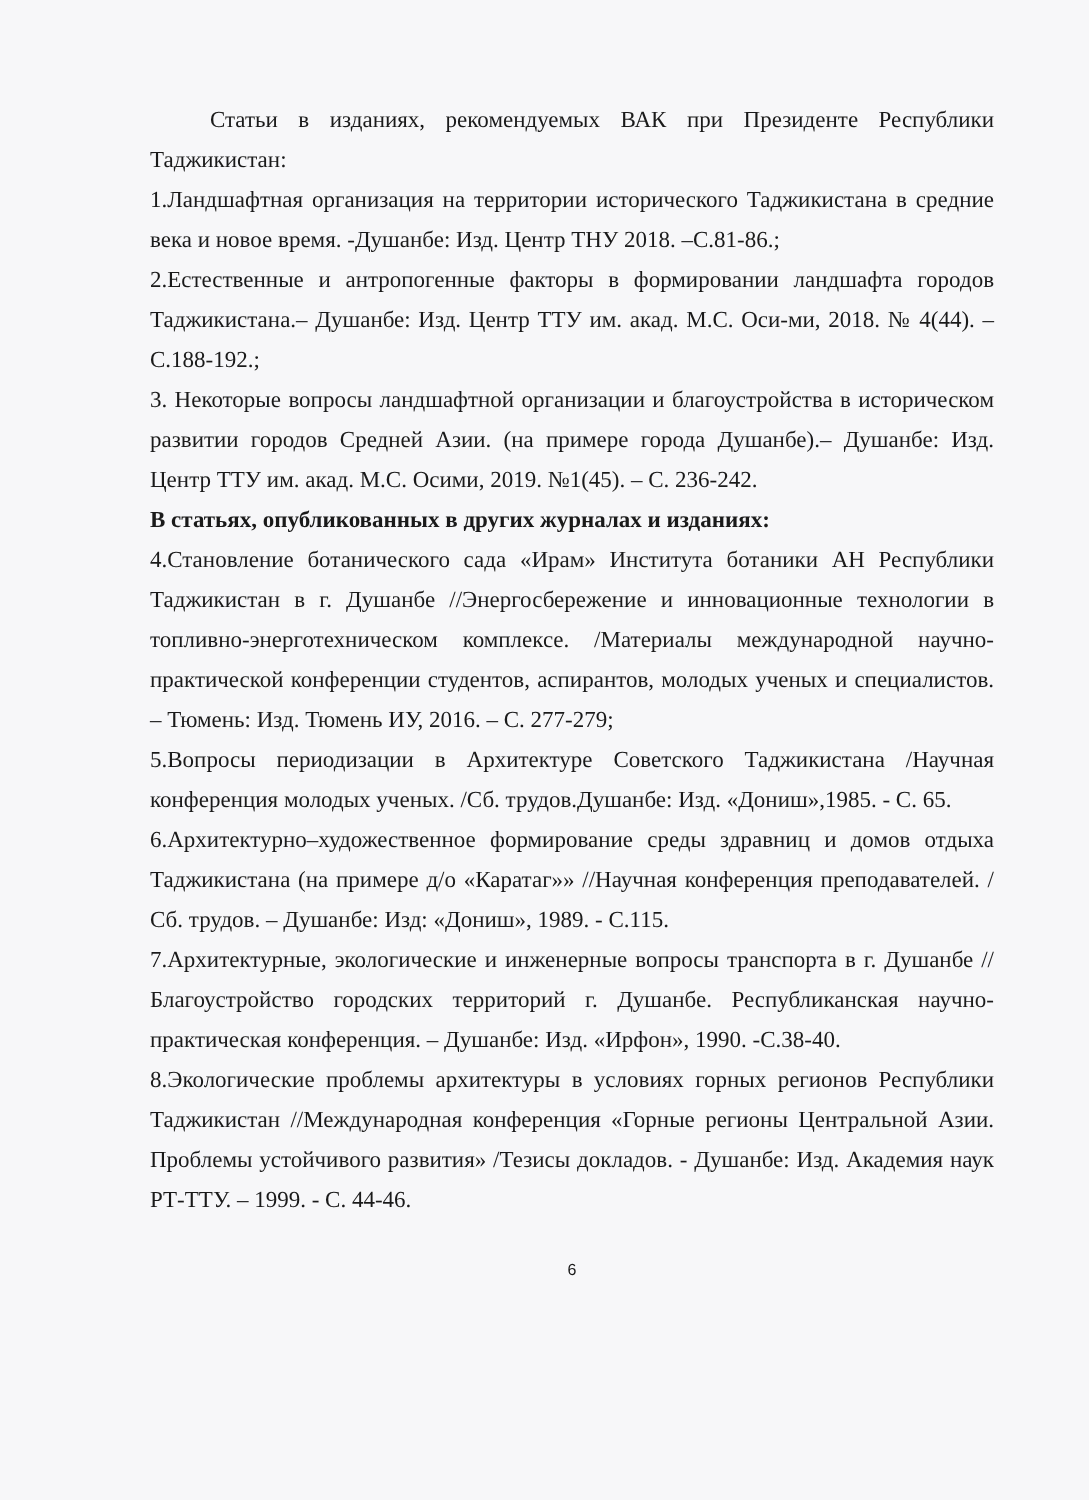Статьи в изданиях, рекомендуемых ВАК при Президенте Республики Таджикистан:
1.Ландшафтная организация на территории исторического Таджикистана в средние века и новое время. -Душанбе: Изд. Центр ТНУ 2018. –С.81-86.;
2.Естественные и антропогенные факторы в формировании ландшафта городов Таджикистана.– Душанбе: Изд. Центр ТТУ им. акад. М.С. Оси-ми, 2018. № 4(44). – С.188-192.;
3. Некоторые вопросы ландшафтной организации и благоустройства в историческом развитии городов Средней Азии. (на примере города Душанбе).– Душанбе: Изд. Центр ТТУ им. акад. М.С. Осими, 2019. №1(45). – С. 236-242.
В статьях, опубликованных в других журналах и изданиях:
4.Становление ботанического сада «Ирам» Института ботаники АН Республики Таджикистан в г. Душанбе //Энергосбережение и инновационные технологии в топливно-энерготехническом комплексе. /Материалы международной научно-практической конференции студентов, аспирантов, молодых ученых и специалистов. – Тюмень: Изд. Тюмень ИУ, 2016. – С. 277-279;
5.Вопросы периодизации в Архитектуре Советского Таджикистана /Научная конференция молодых ученых. /Сб. трудов.Душанбе: Изд. «Дониш»,1985. - С. 65.
6.Архитектурно–художественное формирование среды здравниц и домов отдыха Таджикистана (на примере д/о «Каратаг»» //Научная конференция преподавателей. /Сб. трудов. – Душанбе: Изд: «Дониш», 1989. - С.115.
7.Архитектурные, экологические и инженерные вопросы транспорта в г. Душанбе // Благоустройство городских территорий г. Душанбе. Республиканская научно-практическая конференция. – Душанбе: Изд. «Ирфон», 1990. -С.38-40.
8.Экологические проблемы архитектуры в условиях горных регионов Республики Таджикистан //Международная конференция «Горные регионы Центральной Азии. Проблемы устойчивого развития» /Тезисы докладов. - Душанбе: Изд. Академия наук РТ-ТТУ. – 1999. - С. 44-46.
6